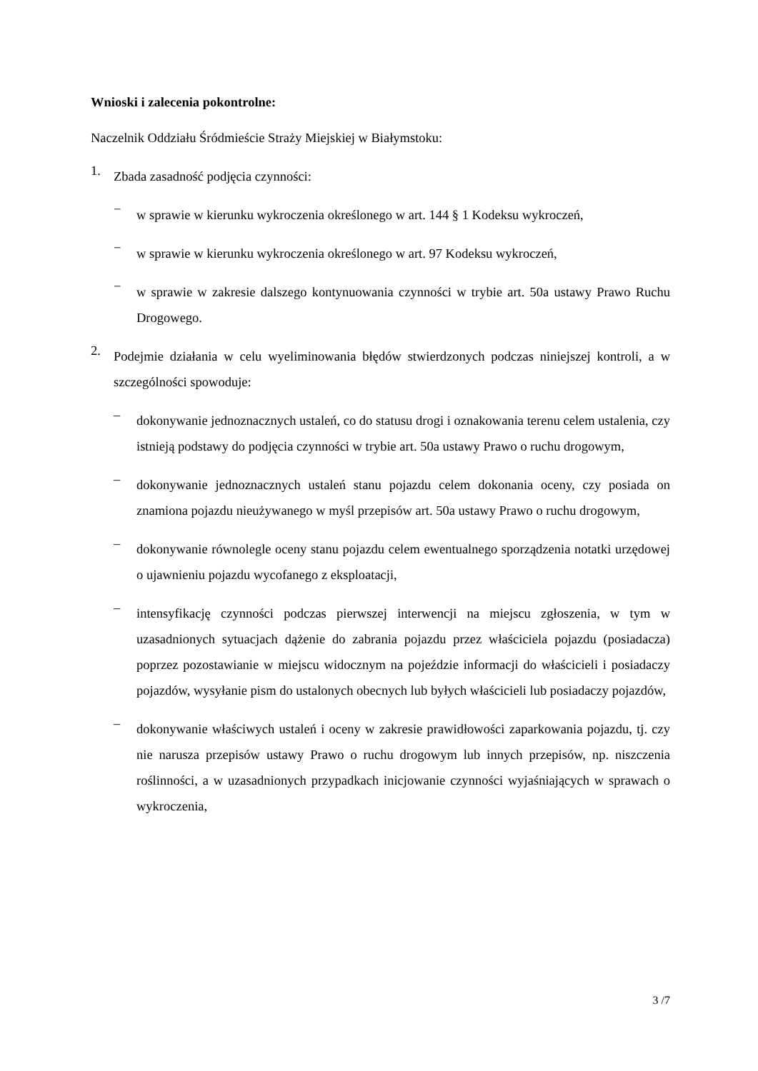Wnioski i zalecenia pokontrolne:
Naczelnik Oddziału Śródmieście Straży Miejskiej w Białymstoku:
1.
Zbada zasadność podjęcia czynności:
−
w sprawie w kierunku wykroczenia określonego w art. 144 § 1 Kodeksu wykroczeń,
−
w sprawie w kierunku wykroczenia określonego w art. 97 Kodeksu wykroczeń,
−
w sprawie w zakresie dalszego kontynuowania czynności w trybie art. 50a ustawy Prawo Ruchu Drogowego.
2.
Podejmie działania w celu wyeliminowania błędów stwierdzonych podczas niniejszej kontroli, a w szczególności spowoduje:
–
dokonywanie jednoznacznych ustaleń, co do statusu drogi i oznakowania terenu celem ustalenia, czy istnieją podstawy do podjęcia czynności w trybie art. 50a ustawy Prawo o ruchu drogowym,
–
dokonywanie jednoznacznych ustaleń stanu pojazdu celem dokonania oceny, czy posiada on znamiona pojazdu nieużywanego w myśl przepisów art. 50a ustawy Prawo o ruchu drogowym,
–
dokonywanie równolegle oceny stanu pojazdu celem ewentualnego sporządzenia notatki urzędowej o ujawnieniu pojazdu wycofanego z eksploatacji,
–
intensyfikację czynności podczas pierwszej interwencji na miejscu zgłoszenia, w tym w uzasadnionych sytuacjach dążenie do zabrania pojazdu przez właściciela pojazdu (posiadacza) poprzez pozostawianie w miejscu widocznym na pojeździe informacji do właścicieli i posiadaczy pojazdów, wysyłanie pism do ustalonych obecnych lub byłych właścicieli lub posiadaczy pojazdów,
–
dokonywanie właściwych ustaleń i oceny w zakresie prawidłowości zaparkowania pojazdu, tj. czy nie narusza przepisów ustawy Prawo o ruchu drogowym lub innych przepisów, np. niszczenia roślinności, a w uzasadnionych przypadkach inicjowanie czynności wyjaśniających w sprawach o wykroczenia,
3 /7